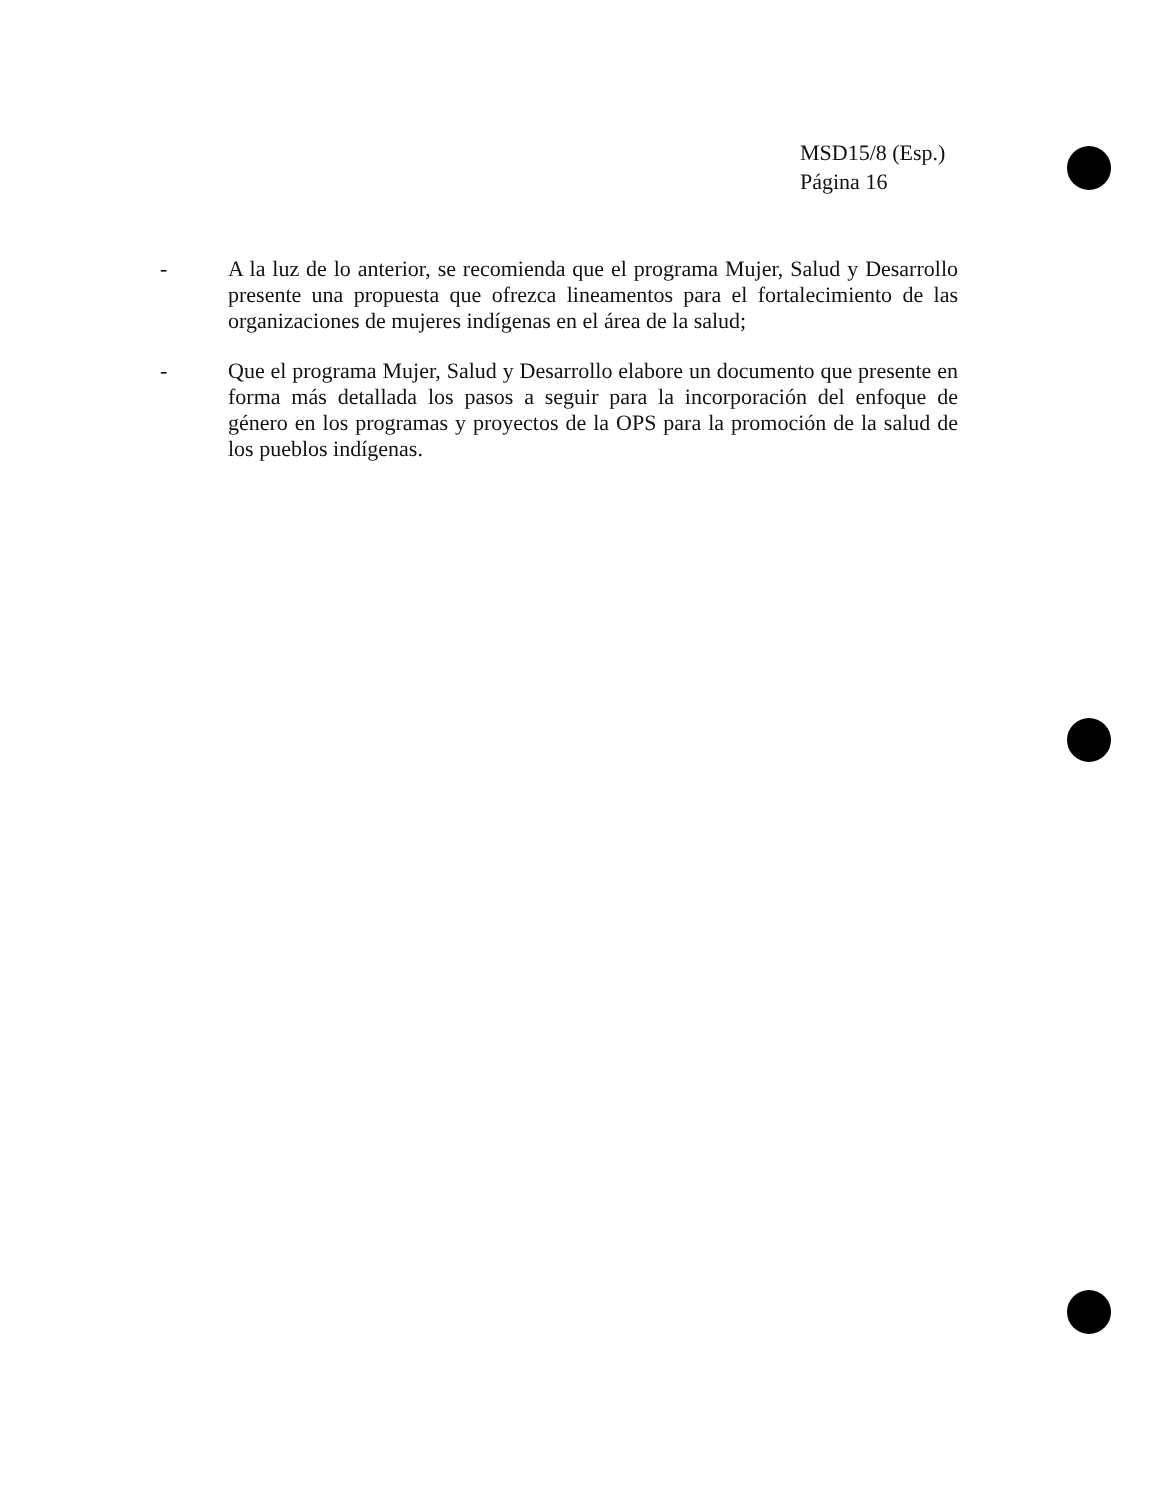MSD15/8 (Esp.)
Página 16
-
A la luz de lo anterior, se recomienda que el programa Mujer, Salud y Desarrollo presente una propuesta que ofrezca lineamentos para el fortalecimiento de las organizaciones de mujeres indígenas en el área de la salud;
-
Que el programa Mujer, Salud y Desarrollo elabore un documento que presente en forma más detallada los pasos a seguir para la incorporación del enfoque de género en los programas y proyectos de la OPS para la promoción de la salud de los pueblos indígenas.